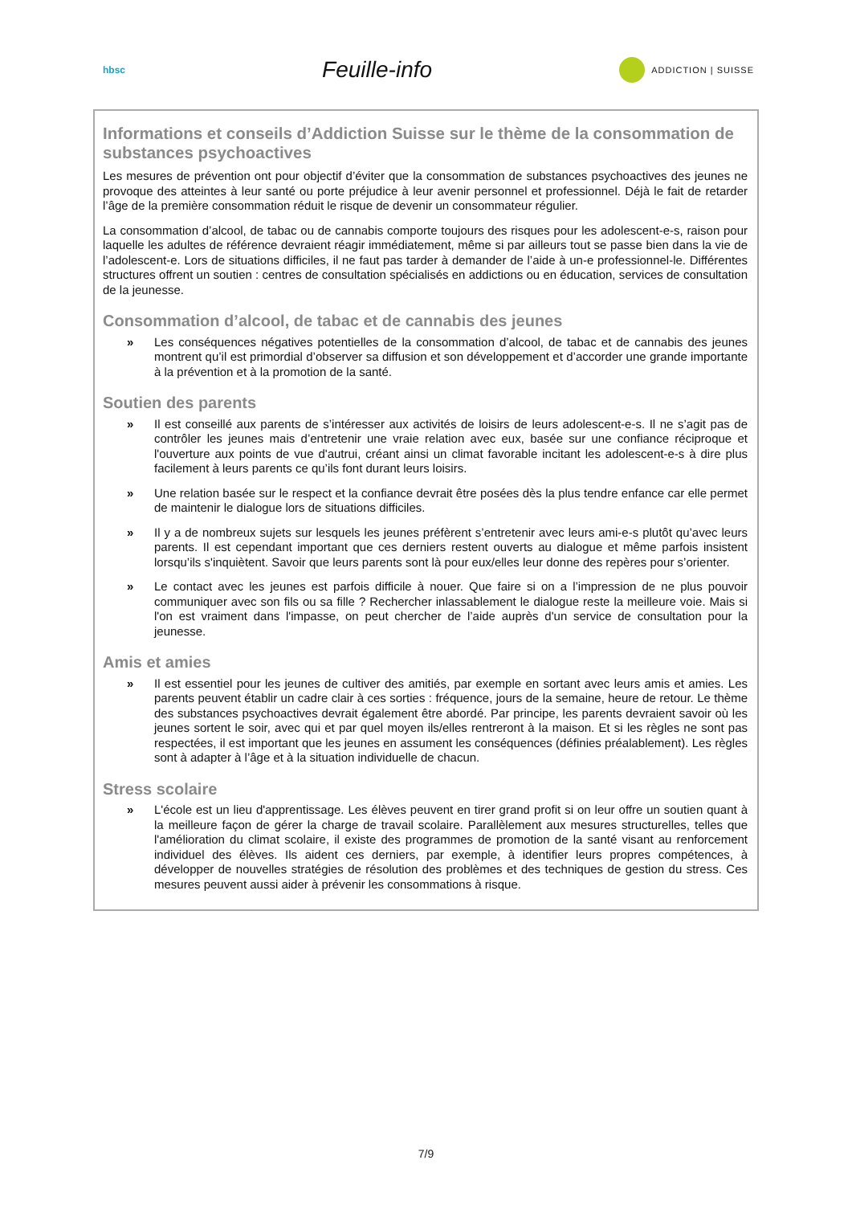hbsc
Feuille-info
ADDICTION | SUISSE
Informations et conseils d’Addiction Suisse sur le thème de la consommation de substances psychoactives
Les mesures de prévention ont pour objectif d’éviter que la consommation de substances psychoactives des jeunes ne provoque des atteintes à leur santé ou porte préjudice à leur avenir personnel et professionnel. Déjà le fait de retarder l’âge de la première consommation réduit le risque de devenir un consommateur régulier.
La consommation d’alcool, de tabac ou de cannabis comporte toujours des risques pour les adolescent-e-s, raison pour laquelle les adultes de référence devraient réagir immédiatement, même si par ailleurs tout se passe bien dans la vie de l’adolescent-e. Lors de situations difficiles, il ne faut pas tarder à demander de l’aide à un-e professionnel-le. Différentes structures offrent un soutien : centres de consultation spécialisés en addictions ou en éducation, services de consultation de la jeunesse.
Consommation d’alcool, de tabac et de cannabis des jeunes
» Les conséquences négatives potentielles de la consommation d’alcool, de tabac et de cannabis des jeunes montrent qu’il est primordial d’observer sa diffusion et son développement et d’accorder une grande importante à la prévention et à la promotion de la santé.
Soutien des parents
» Il est conseillé aux parents de s’intéresser aux activités de loisirs de leurs adolescent-e-s. Il ne s’agit pas de contrôler les jeunes mais d’entretenir une vraie relation avec eux, basée sur une confiance réciproque et l'ouverture aux points de vue d'autrui, créant ainsi un climat favorable incitant les adolescent-e-s à dire plus facilement à leurs parents ce qu’ils font durant leurs loisirs.
» Une relation basée sur le respect et la confiance devrait être posées dès la plus tendre enfance car elle permet de maintenir le dialogue lors de situations difficiles.
» Il y a de nombreux sujets sur lesquels les jeunes préfèrent s’entretenir avec leurs ami-e-s plutôt qu’avec leurs parents. Il est cependant important que ces derniers restent ouverts au dialogue et même parfois insistent lorsqu’ils s'inquiètent. Savoir que leurs parents sont là pour eux/elles leur donne des repères pour s’orienter.
» Le contact avec les jeunes est parfois difficile à nouer. Que faire si on a l’impression de ne plus pouvoir communiquer avec son fils ou sa fille ? Rechercher inlassablement le dialogue reste la meilleure voie. Mais si l'on est vraiment dans l'impasse, on peut chercher de l’aide auprès d'un service de consultation pour la jeunesse.
Amis et amies
» Il est essentiel pour les jeunes de cultiver des amitiés, par exemple en sortant avec leurs amis et amies. Les parents peuvent établir un cadre clair à ces sorties : fréquence, jours de la semaine, heure de retour. Le thème des substances psychoactives devrait également être abordé. Par principe, les parents devraient savoir où les jeunes sortent le soir, avec qui et par quel moyen ils/elles rentreront à la maison. Et si les règles ne sont pas respectées, il est important que les jeunes en assument les conséquences (définies préalablement). Les règles sont à adapter à l’âge et à la situation individuelle de chacun.
Stress scolaire
» L'école est un lieu d'apprentissage. Les élèves peuvent en tirer grand profit si on leur offre un soutien quant à la meilleure façon de gérer la charge de travail scolaire. Parallèlement aux mesures structurelles, telles que l'amélioration du climat scolaire, il existe des programmes de promotion de la santé visant au renforcement individuel des élèves. Ils aident ces derniers, par exemple, à identifier leurs propres compétences, à développer de nouvelles stratégies de résolution des problèmes et des techniques de gestion du stress. Ces mesures peuvent aussi aider à prévenir les consommations à risque.
7/9